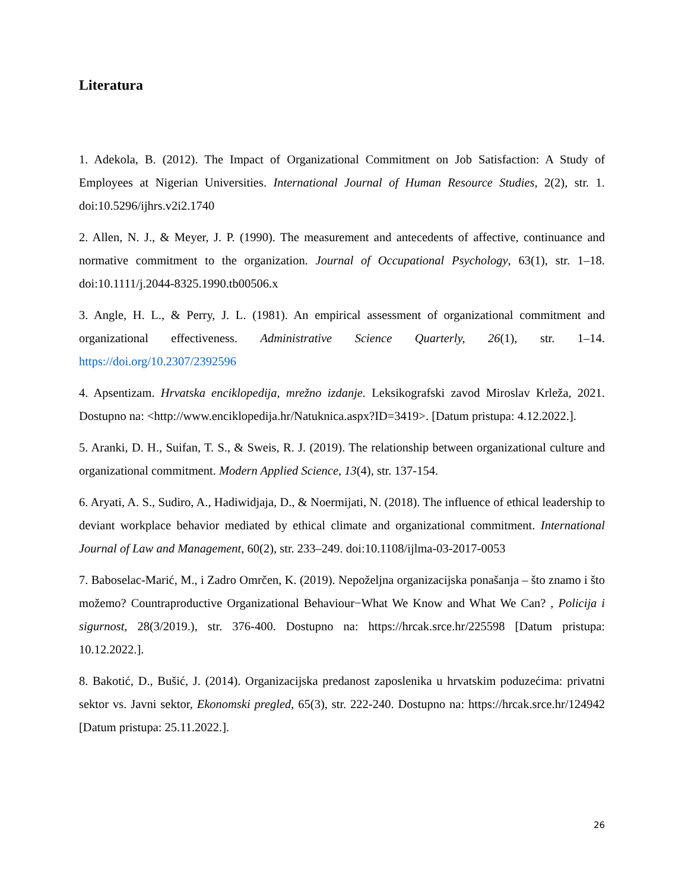Literatura
1. Adekola, B. (2012). The Impact of Organizational Commitment on Job Satisfaction: A Study of Employees at Nigerian Universities. International Journal of Human Resource Studies, 2(2), str. 1. doi:10.5296/ijhrs.v2i2.1740
2. Allen, N. J., & Meyer, J. P. (1990). The measurement and antecedents of affective, continuance and normative commitment to the organization. Journal of Occupational Psychology, 63(1), str. 1–18. doi:10.1111/j.2044-8325.1990.tb00506.x
3. Angle, H. L., & Perry, J. L. (1981). An empirical assessment of organizational commitment and organizational effectiveness. Administrative Science Quarterly, 26(1), str. 1–14. https://doi.org/10.2307/2392596
4. Apsentizam. Hrvatska enciklopedija, mrežno izdanje. Leksikografski zavod Miroslav Krleža, 2021. Dostupno na: <http://www.enciklopedija.hr/Natuknica.aspx?ID=3419>. [Datum pristupa: 4.12.2022.].
5. Aranki, D. H., Suifan, T. S., & Sweis, R. J. (2019). The relationship between organizational culture and organizational commitment. Modern Applied Science, 13(4), str. 137-154.
6. Aryati, A. S., Sudiro, A., Hadiwidjaja, D., & Noermijati, N. (2018). The influence of ethical leadership to deviant workplace behavior mediated by ethical climate and organizational commitment. International Journal of Law and Management, 60(2), str. 233–249. doi:10.1108/ijlma-03-2017-0053
7. Baboselac-Marić, M., i Zadro Omrčen, K. (2019). Nepoželjna organizacijska ponašanja – što znamo i što možemo? Countraproductive Organizational Behaviour−What We Know and What We Can? , Policija i sigurnost, 28(3/2019.), str. 376-400. Dostupno na: https://hrcak.srce.hr/225598 [Datum pristupa: 10.12.2022.].
8. Bakotić, D., Bušić, J. (2014). Organizacijska predanost zaposlenika u hrvatskim poduzećima: privatni sektor vs. Javni sektor, Ekonomski pregled, 65(3), str. 222-240. Dostupno na: https://hrcak.srce.hr/124942 [Datum pristupa: 25.11.2022.].
26